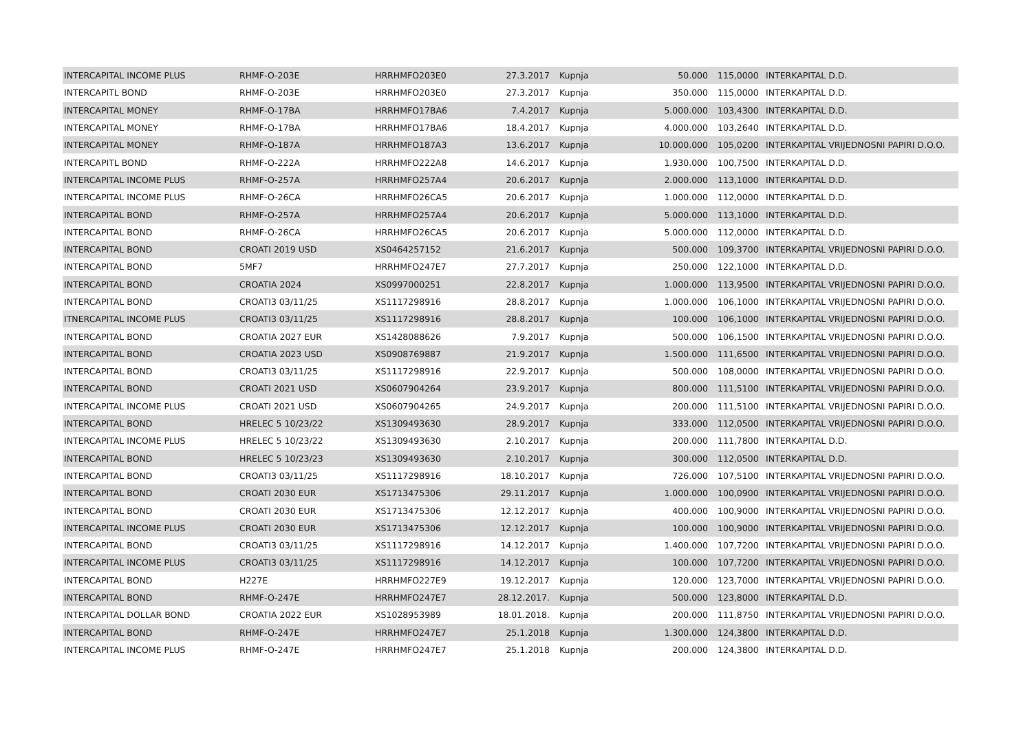| INTERCAPITAL INCOME PLUS | RHMF-O-203E | HRRHMFO203E0 | 27.3.2017 | Kupnja | 50.000 | 115,0000 | INTERKAPITAL D.D. |
| INTERCAPITL BOND | RHMF-O-203E | HRRHMFO203E0 | 27.3.2017 | Kupnja | 350.000 | 115,0000 | INTERKAPITAL D.D. |
| INTERCAPITAL MONEY | RHMF-O-17BA | HRRHMFO17BA6 | 7.4.2017 | Kupnja | 5.000.000 | 103,4300 | INTERKAPITAL D.D. |
| INTERCAPITAL MONEY | RHMF-O-17BA | HRRHMFO17BA6 | 18.4.2017 | Kupnja | 4.000.000 | 103,2640 | INTERKAPITAL D.D. |
| INTERCAPITAL MONEY | RHMF-O-187A | HRRHMFO187A3 | 13.6.2017 | Kupnja | 10.000.000 | 105,0200 | INTERKAPITAL VRIJEDNOSNI PAPIRI D.O.O. |
| INTERCAPITL BOND | RHMF-O-222A | HRRHMFO222A8 | 14.6.2017 | Kupnja | 1.930.000 | 100,7500 | INTERKAPITAL D.D. |
| INTERCAPITAL INCOME PLUS | RHMF-O-257A | HRRHMFO257A4 | 20.6.2017 | Kupnja | 2.000.000 | 113,1000 | INTERKAPITAL D.D. |
| INTERCAPITAL INCOME PLUS | RHMF-O-26CA | HRRHMFO26CA5 | 20.6.2017 | Kupnja | 1.000.000 | 112,0000 | INTERKAPITAL D.D. |
| INTERCAPITAL BOND | RHMF-O-257A | HRRHMFO257A4 | 20.6.2017 | Kupnja | 5.000.000 | 113,1000 | INTERKAPITAL D.D. |
| INTERCAPITAL BOND | RHMF-O-26CA | HRRHMFO26CA5 | 20.6.2017 | Kupnja | 5.000.000 | 112,0000 | INTERKAPITAL D.D. |
| INTERCAPITAL BOND | CROATI 2019 USD | XS0464257152 | 21.6.2017 | Kupnja | 500.000 | 109,3700 | INTERKAPITAL VRIJEDNOSNI PAPIRI D.O.O. |
| INTERCAPITAL BOND | 5MF7 | HRRHMFO247E7 | 27.7.2017 | Kupnja | 250.000 | 122,1000 | INTERKAPITAL D.D. |
| INTERCAPITAL BOND | CROATIA 2024 | XS0997000251 | 22.8.2017 | Kupnja | 1.000.000 | 113,9500 | INTERKAPITAL VRIJEDNOSNI PAPIRI D.O.O. |
| INTERCAPITAL BOND | CROATI3 03/11/25 | XS1117298916 | 28.8.2017 | Kupnja | 1.000.000 | 106,1000 | INTERKAPITAL VRIJEDNOSNI PAPIRI D.O.O. |
| ITNERCAPITAL INCOME PLUS | CROATI3 03/11/25 | XS1117298916 | 28.8.2017 | Kupnja | 100.000 | 106,1000 | INTERKAPITAL VRIJEDNOSNI PAPIRI D.O.O. |
| INTERCAPITAL BOND | CROATIA 2027 EUR | XS1428088626 | 7.9.2017 | Kupnja | 500.000 | 106,1500 | INTERKAPITAL VRIJEDNOSNI PAPIRI D.O.O. |
| INTERCAPITAL BOND | CROATIA 2023 USD | XS0908769887 | 21.9.2017 | Kupnja | 1.500.000 | 111,6500 | INTERKAPITAL VRIJEDNOSNI PAPIRI D.O.O. |
| INTERCAPITAL BOND | CROATI3 03/11/25 | XS1117298916 | 22.9.2017 | Kupnja | 500.000 | 108,0000 | INTERKAPITAL VRIJEDNOSNI PAPIRI D.O.O. |
| INTERCAPITAL BOND | CROATI 2021 USD | XS0607904264 | 23.9.2017 | Kupnja | 800.000 | 111,5100 | INTERKAPITAL VRIJEDNOSNI PAPIRI D.O.O. |
| INTERCAPITAL INCOME PLUS | CROATI 2021 USD | XS0607904265 | 24.9.2017 | Kupnja | 200.000 | 111,5100 | INTERKAPITAL VRIJEDNOSNI PAPIRI D.O.O. |
| INTERCAPITAL BOND | HRELEC 5 10/23/22 | XS1309493630 | 28.9.2017 | Kupnja | 333.000 | 112,0500 | INTERKAPITAL VRIJEDNOSNI PAPIRI D.O.O. |
| INTERCAPITAL INCOME PLUS | HRELEC 5 10/23/22 | XS1309493630 | 2.10.2017 | Kupnja | 200.000 | 111,7800 | INTERKAPITAL D.D. |
| INTERCAPITAL BOND | HRELEC 5 10/23/23 | XS1309493630 | 2.10.2017 | Kupnja | 300.000 | 112,0500 | INTERKAPITAL D.D. |
| INTERCAPITAL BOND | CROATI3 03/11/25 | XS1117298916 | 18.10.2017 | Kupnja | 726.000 | 107,5100 | INTERKAPITAL VRIJEDNOSNI PAPIRI D.O.O. |
| INTERCAPITAL BOND | CROATI 2030 EUR | XS1713475306 | 29.11.2017 | Kupnja | 1.000.000 | 100,0900 | INTERKAPITAL VRIJEDNOSNI PAPIRI D.O.O. |
| INTERCAPITAL BOND | CROATI 2030 EUR | XS1713475306 | 12.12.2017 | Kupnja | 400.000 | 100,9000 | INTERKAPITAL VRIJEDNOSNI PAPIRI D.O.O. |
| INTERCAPITAL INCOME PLUS | CROATI 2030 EUR | XS1713475306 | 12.12.2017 | Kupnja | 100.000 | 100,9000 | INTERKAPITAL VRIJEDNOSNI PAPIRI D.O.O. |
| INTERCAPITAL BOND | CROATI3 03/11/25 | XS1117298916 | 14.12.2017 | Kupnja | 1.400.000 | 107,7200 | INTERKAPITAL VRIJEDNOSNI PAPIRI D.O.O. |
| INTERCAPITAL INCOME PLUS | CROATI3 03/11/25 | XS1117298916 | 14.12.2017 | Kupnja | 100.000 | 107,7200 | INTERKAPITAL VRIJEDNOSNI PAPIRI D.O.O. |
| INTERCAPITAL BOND | H227E | HRRHMFO227E9 | 19.12.2017 | Kupnja | 120.000 | 123,7000 | INTERKAPITAL VRIJEDNOSNI PAPIRI D.O.O. |
| INTERCAPITAL BOND | RHMF-O-247E | HRRHMFO247E7 | 28.12.2017. | Kupnja | 500.000 | 123,8000 | INTERKAPITAL D.D. |
| INTERCAPITAL DOLLAR BOND | CROATIA 2022 EUR | XS1028953989 | 18.01.2018. | Kupnja | 200.000 | 111,8750 | INTERKAPITAL VRIJEDNOSNI PAPIRI D.O.O. |
| INTERCAPITAL BOND | RHMF-O-247E | HRRHMFO247E7 | 25.1.2018 | Kupnja | 1.300.000 | 124,3800 | INTERKAPITAL D.D. |
| INTERCAPITAL INCOME PLUS | RHMF-O-247E | HRRHMFO247E7 | 25.1.2018 | Kupnja | 200.000 | 124,3800 | INTERKAPITAL D.D. |